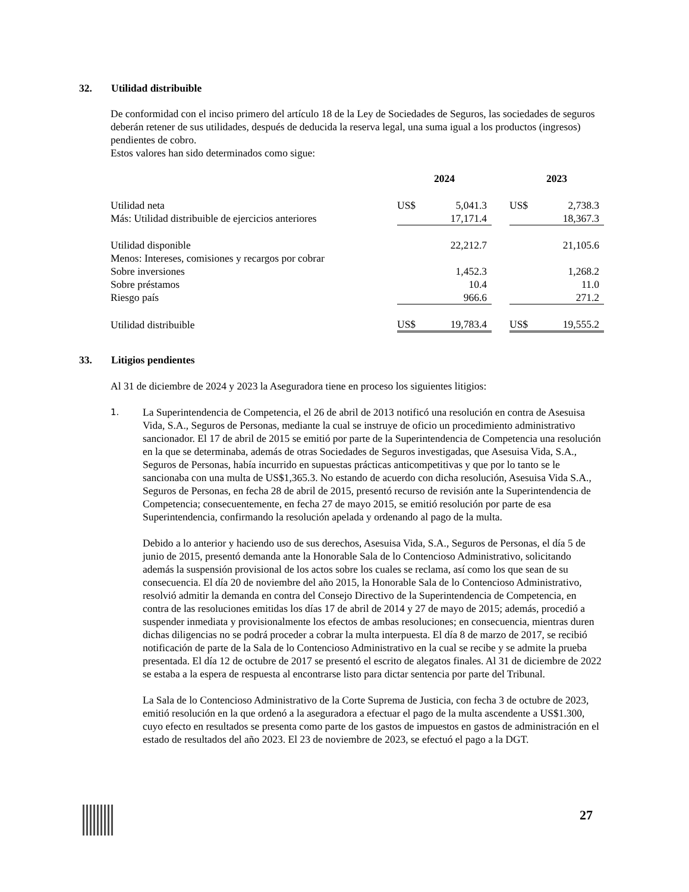32. Utilidad distribuible
De conformidad con el inciso primero del artículo 18 de la Ley de Sociedades de Seguros, las sociedades de seguros deberán retener de sus utilidades, después de deducida la reserva legal, una suma igual a los productos (ingresos) pendientes de cobro.
Estos valores han sido determinados como sigue:
| | 2024 | | | 2023 | |
| --- | --- | --- | --- | --- | --- |
| Utilidad neta | US$ | 5,041.3 | | US$ | 2,738.3 |
| Más: Utilidad distribuible de ejercicios anteriores | | 17,171.4 | | | 18,367.3 |
| Utilidad disponible | | 22,212.7 | | | 21,105.6 |
| Menos: Intereses, comisiones y recargos por cobrar | | | | | |
| Sobre inversiones | | 1,452.3 | | | 1,268.2 |
| Sobre préstamos | | 10.4 | | | 11.0 |
| Riesgo país | | 966.6 | | | 271.2 |
| Utilidad distribuible | US$ | 19,783.4 | | US$ | 19,555.2 |
33. Litigios pendientes
Al 31 de diciembre de 2024 y 2023 la Aseguradora tiene en proceso los siguientes litigios:
1.
La Superintendencia de Competencia, el 26 de abril de 2013 notificó una resolución en contra de Asesuisa Vida, S.A., Seguros de Personas, mediante la cual se instruye de oficio un procedimiento administrativo sancionador. El 17 de abril de 2015 se emitió por parte de la Superintendencia de Competencia una resolución en la que se determinaba, además de otras Sociedades de Seguros investigadas, que Asesuisa Vida, S.A., Seguros de Personas, había incurrido en supuestas prácticas anticompetitivas y que por lo tanto se le sancionaba con una multa de US$1,365.3. No estando de acuerdo con dicha resolución, Asesuisa Vida S.A., Seguros de Personas, en fecha 28 de abril de 2015, presentó recurso de revisión ante la Superintendencia de Competencia; consecuentemente, en fecha 27 de mayo 2015, se emitió resolución por parte de esa Superintendencia, confirmando la resolución apelada y ordenando al pago de la multa.
Debido a lo anterior y haciendo uso de sus derechos, Asesuisa Vida, S.A., Seguros de Personas, el día 5 de junio de 2015, presentó demanda ante la Honorable Sala de lo Contencioso Administrativo, solicitando además la suspensión provisional de los actos sobre los cuales se reclama, así como los que sean de su consecuencia. El día 20 de noviembre del año 2015, la Honorable Sala de lo Contencioso Administrativo, resolvió admitir la demanda en contra del Consejo Directivo de la Superintendencia de Competencia, en contra de las resoluciones emitidas los días 17 de abril de 2014 y 27 de mayo de 2015; además, procedió a suspender inmediata y provisionalmente los efectos de ambas resoluciones; en consecuencia, mientras duren dichas diligencias no se podrá proceder a cobrar la multa interpuesta. El día 8 de marzo de 2017, se recibió notificación de parte de la Sala de lo Contencioso Administrativo en la cual se recibe y se admite la prueba presentada. El día 12 de octubre de 2017 se presentó el escrito de alegatos finales. Al 31 de diciembre de 2022 se estaba a la espera de respuesta al encontrarse listo para dictar sentencia por parte del Tribunal.
La Sala de lo Contencioso Administrativo de la Corte Suprema de Justicia, con fecha 3 de octubre de 2023, emitió resolución en la que ordenó a la aseguradora a efectuar el pago de la multa ascendente a US$1.300, cuyo efecto en resultados se presenta como parte de los gastos de impuestos en gastos de administración en el estado de resultados del año 2023. El 23 de noviembre de 2023, se efectuó el pago a la DGT.
27